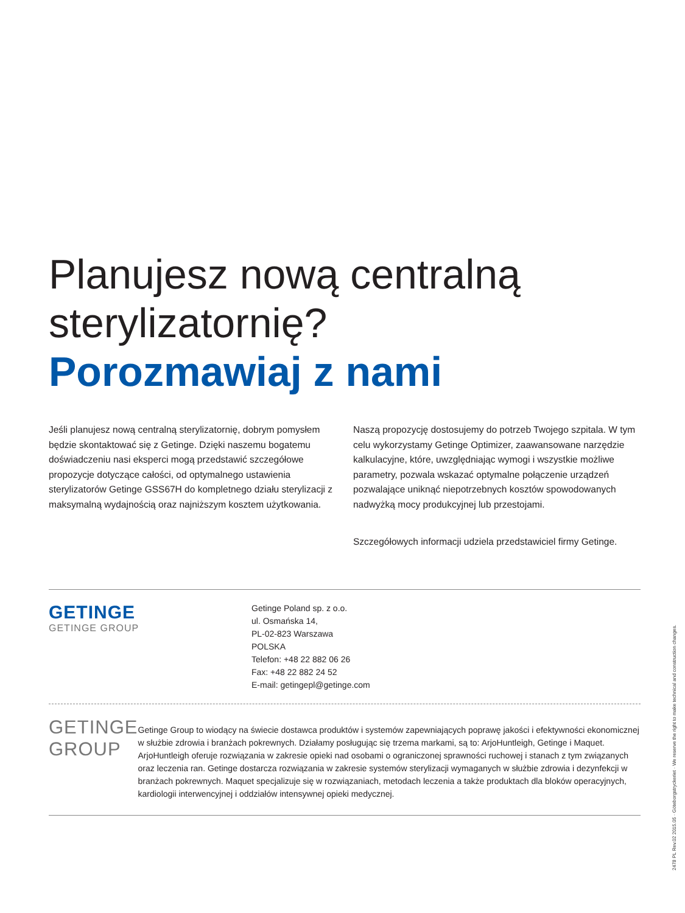Planujesz nową centralną sterylizatornię?
Porozmawiaj z nami
Jeśli planujesz nową centralną sterylizatornię, dobrym pomysłem będzie skontaktować się z Getinge. Dzięki naszemu bogatemu doświadczeniu nasi eksperci mogą przedstawić szczegółowe propozycje dotyczące całości, od optymalnego ustawienia sterylizatorów Getinge GSS67H do kompletnego działu sterylizacji z maksymalną wydajnością oraz najniższym kosztem użytkowania.
Naszą propozycję dostosujemy do potrzeb Twojego szpitala. W tym celu wykorzystamy Getinge Optimizer, zaawansowane narzędzie kalkulacyjne, które, uwzględniając wymogi i wszystkie możliwe parametry, pozwala wskazać optymalne połączenie urządzeń pozwalające uniknąć niepotrzebnych kosztów spowodowanych nadwyżką mocy produkcyjnej lub przestojami.
Szczegółowych informacji udziela przedstawiciel firmy Getinge.
GETINGE
GETINGE GROUP
Getinge Poland sp. z o.o.
ul. Osmańska 14,
PL-02-823 Warszawa
POLSKA
Telefon: +48 22 882 06 26
Fax: +48 22 882 24 52
E-mail: getingepl@getinge.com
GETINGE GROUP
Getinge Group to wiodący na świecie dostawca produktów i systemów zapewniających poprawę jakości i efektywności ekonomicznej w służbie zdrowia i branżach pokrewnych. Działamy posługując się trzema markami, są to: ArjoHuntleigh, Getinge i Maquet. ArjoHuntleigh oferuje rozwiązania w zakresie opieki nad osobami o ograniczonej sprawności ruchowej i stanach z tym związanych oraz leczenia ran. Getinge dostarcza rozwiązania w zakresie systemów sterylizacji wymaganych w służbie zdrowia i dezynfekcji w branżach pokrewnych. Maquet specjalizuje się w rozwiązaniach, metodach leczenia a także produktach dla bloków operacyjnych, kardiologii interwencyjnej i oddziałów intensywnej opieki medycznej.
2478 PL Rev.02 2015.05 · Göteborgstryckeriet · We reserve the right to make technical and construction changes.